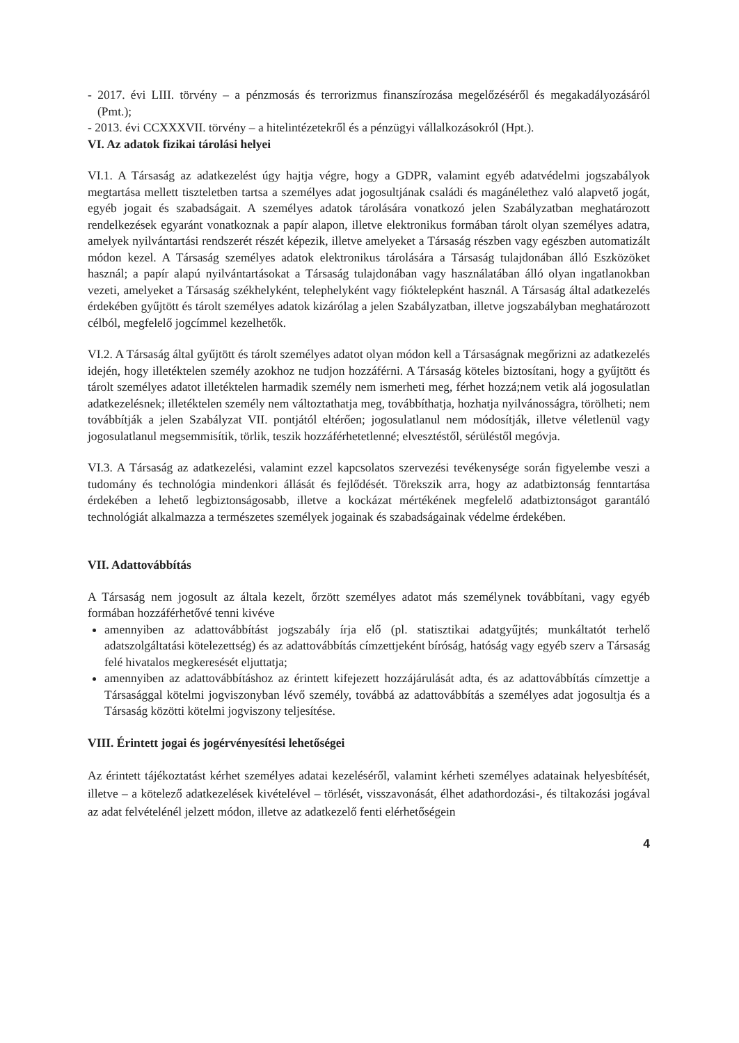- 2017. évi LIII. törvény – a pénzmosás és terrorizmus finanszírozása megelőzéséről és megakadályozásáról (Pmt.);
- 2013. évi CCXXXVII. törvény – a hitelintézetekről és a pénzügyi vállalkozásokról (Hpt.).
VI. Az adatok fizikai tárolási helyei
VI.1. A Társaság az adatkezelést úgy hajtja végre, hogy a GDPR, valamint egyéb adatvédelmi jogszabályok megtartása mellett tiszteletben tartsa a személyes adat jogosultjának családi és magánélethez való alapvető jogát, egyéb jogait és szabadságait. A személyes adatok tárolására vonatkozó jelen Szabályzatban meghatározott rendelkezések egyaránt vonatkoznak a papír alapon, illetve elektronikus formában tárolt olyan személyes adatra, amelyek nyilvántartási rendszerét részét képezik, illetve amelyeket a Társaság részben vagy egészben automatizált módon kezel. A Társaság személyes adatok elektronikus tárolására a Társaság tulajdonában álló Eszközöket használ; a papír alapú nyilvántartásokat a Társaság tulajdonában vagy használatában álló olyan ingatlanokban vezeti, amelyeket a Társaság székhelyként, telephelyként vagy fióktelepként használ. A Társaság által adatkezelés érdekében gyűjtött és tárolt személyes adatok kizárólag a jelen Szabályzatban, illetve jogszabályban meghatározott célból, megfelelő jogcímmel kezelhetők.
VI.2. A Társaság által gyűjtött és tárolt személyes adatot olyan módon kell a Társaságnak megőrizni az adatkezelés idején, hogy illetéktelen személy azokhoz ne tudjon hozzáférni. A Társaság köteles biztosítani, hogy a gyűjtött és tárolt személyes adatot illetéktelen harmadik személy nem ismerheti meg, férhet hozzá;nem vetik alá jogosulatlan adatkezelésnek; illetéktelen személy nem változtathatja meg, továbbíthatja, hozhatja nyilvánosságra, törölheti; nem továbbítják a jelen Szabályzat VII. pontjától eltérően; jogosulatlanul nem módosítják, illetve véletlenül vagy jogosulatlanul megsemmisítik, törlik, teszik hozzáférhetetlenné; elvesztéstől, sérüléstől megóvja.
VI.3. A Társaság az adatkezelési, valamint ezzel kapcsolatos szervezési tevékenysége során figyelembe veszi a tudomány és technológia mindenkori állását és fejlődését. Törekszik arra, hogy az adatbiztonság fenntartása érdekében a lehető legbiztonságosabb, illetve a kockázat mértékének megfelelő adatbiztonságot garantáló technológiát alkalmazza a természetes személyek jogainak és szabadságainak védelme érdekében.
VII. Adattovábbítás
A Társaság nem jogosult az általa kezelt, őrzött személyes adatot más személynek továbbítani, vagy egyéb formában hozzáférhetővé tenni kivéve
amennyiben az adattovábbítást jogszabály írja elő (pl. statisztikai adatgyűjtés; munkáltatót terhelő adatszolgáltatási kötelezettség) és az adattovábbítás címzettjeként bíróság, hatóság vagy egyéb szerv a Társaság felé hivatalos megkeresését eljuttatja;
amennyiben az adattovábbításhoz az érintett kifejezett hozzájárulását adta, és az adattovábbítás címzettje a Társasággal kötelmi jogviszonyban lévő személy, továbbá az adattovábbítás a személyes adat jogosultja és a Társaság közötti kötelmi jogviszony teljesítése.
VIII. Érintett jogai és jogérvényesítési lehetőségei
Az érintett tájékoztatást kérhet személyes adatai kezeléséről, valamint kérheti személyes adatainak helyesbítését, illetve – a kötelező adatkezelések kivételével – törlését, visszavonását, élhet adathordozási-, és tiltakozási jogával az adat felvételénél jelzett módon, illetve az adatkezelő fenti elérhetőségein
4